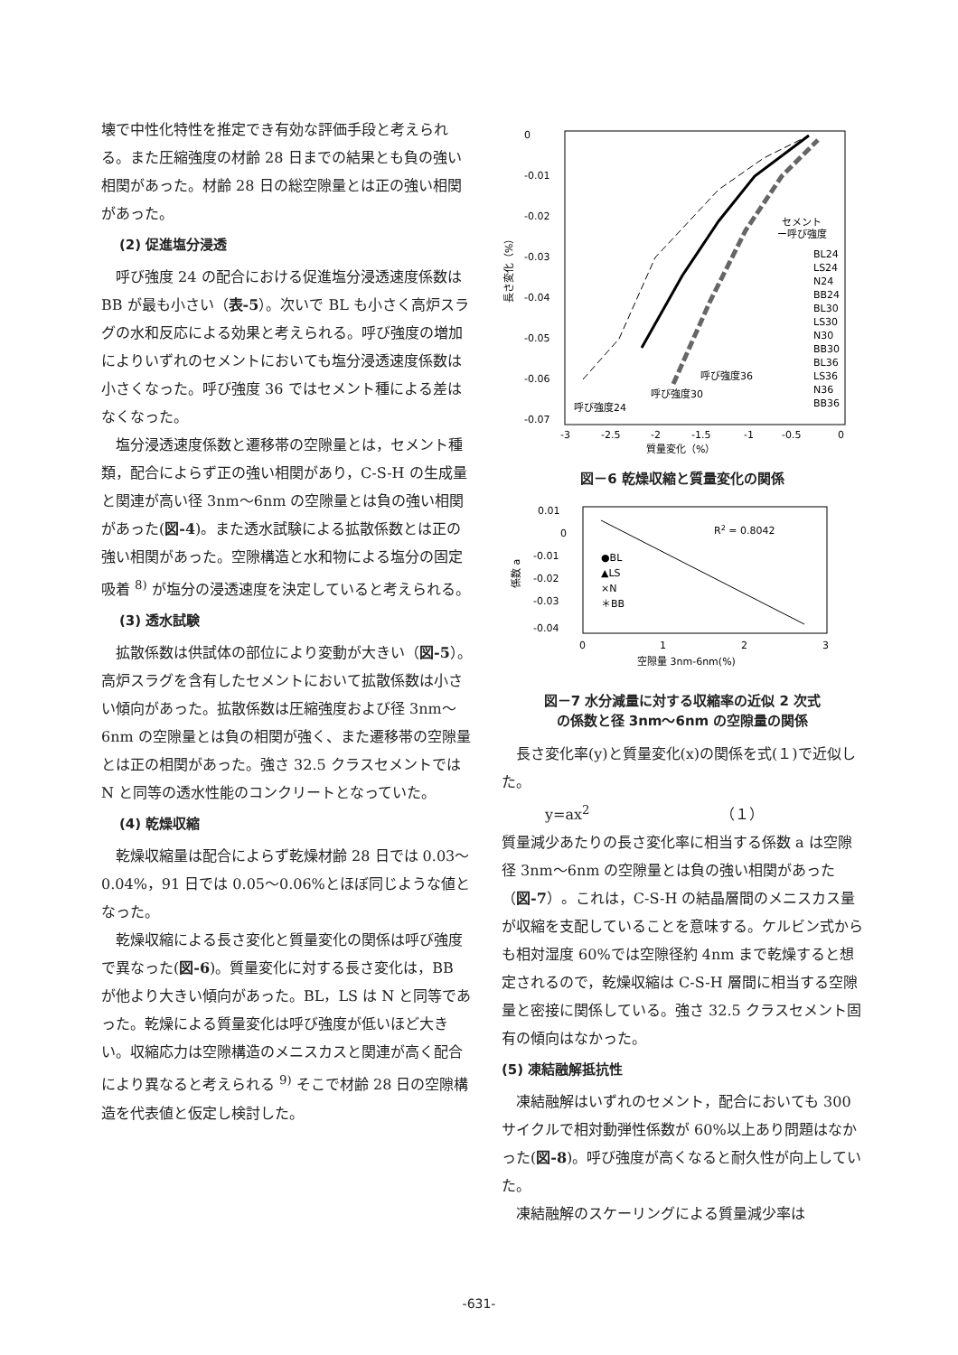壊で中性化特性を推定でき有効な評価手段と考えられる。また圧縮強度の材齢 28 日までの結果とも負の強い相関があった。材齢 28 日の総空隙量とは正の強い相関があった。
(2) 促進塩分浸透
呼び強度 24 の配合における促進塩分浸透速度係数は BB が最も小さい（表-5）。次いで BL も小さく高炉スラグの水和反応による効果と考えられる。呼び強度の増加によりいずれのセメントにおいても塩分浸透速度係数は小さくなった。呼び強度 36 ではセメント種による差はなくなった。
塩分浸透速度係数と遷移帯の空隙量とは，セメント種類，配合によらず正の強い相関があり，C-S-H の生成量と関連が高い径 3nm～6nm の空隙量とは負の強い相関があった(図-4)。また透水試験による拡散係数とは正の強い相関があった。空隙構造と水和物による塩分の固定吸着 <sup>8)</sup> が塩分の浸透速度を決定していると考えられる。
(3) 透水試験
拡散係数は供試体の部位により変動が大きい（図-5）。高炉スラグを含有したセメントにおいて拡散係数は小さい傾向があった。拡散係数は圧縮強度および径 3nm～6nm の空隙量とは負の相関が強く、また遷移帯の空隙量とは正の相関があった。強さ 32.5 クラスセメントでは N と同等の透水性能のコンクリートとなっていた。
(4) 乾燥収縮
乾燥収縮量は配合によらず乾燥材齢 28 日では 0.03～0.04%，91 日では 0.05～0.06%とほぼ同じような値となった。
乾燥収縮による長さ変化と質量変化の関係は呼び強度で異なった(図-6)。質量変化に対する長さ変化は，BB が他より大きい傾向があった。BL，LS は N と同等であった。乾燥による質量変化は呼び強度が低いほど大きい。収縮応力は空隙構造のメニスカスと関連が高く配合により異なると考えられる <sup>9)</sup> そこで材齢 28 日の空隙構造を代表値と仮定し検討した。
0
-0.01
-0.02
-0.03
-0.04
-0.05
-0.06
-0.07
-3
-2.5
-2
-1.5
-1
-0.5
0
質量変化（%）
長さ変化（%）
呼び強度24
呼び強度30
呼び強度36
セメント
ー呼び強度
BL24
LS24
N24
BB24
BL30
LS30
N30
BB30
BL36
LS36
N36
BB36
図－6 乾燥収縮と質量変化の関係
0.01
0
-0.01
-0.02
-0.03
-0.04
0
1
2
3
空隙量 3nm-6nm(%)
係数 a
R2 = 0.8042
●BL
▲LS
×N
＊BB
図－7 水分減量に対する収縮率の近似 2 次式
の係数と径 3nm～6nm の空隙量の関係
長さ変化率(y)と質量変化(x)の関係を式(１)で近似した。
y=ax<sup>2</sup>　　　　　　　　　（１）
質量減少あたりの長さ変化率に相当する係数 a は空隙径 3nm～6nm の空隙量とは負の強い相関があった（図-7）。これは，C-S-H の結晶層間のメニスカス量が収縮を支配していることを意味する。ケルビン式からも相対湿度 60%では空隙径約 4nm まで乾燥すると想定されるので，乾燥収縮は C-S-H 層間に相当する空隙量と密接に関係している。強さ 32.5 クラスセメント固有の傾向はなかった。
(5) 凍結融解抵抗性
凍結融解はいずれのセメント，配合においても 300 サイクルで相対動弾性係数が 60%以上あり問題はなかった(図-8)。呼び強度が高くなると耐久性が向上していた。
凍結融解のスケーリングによる質量減少率は
-631-